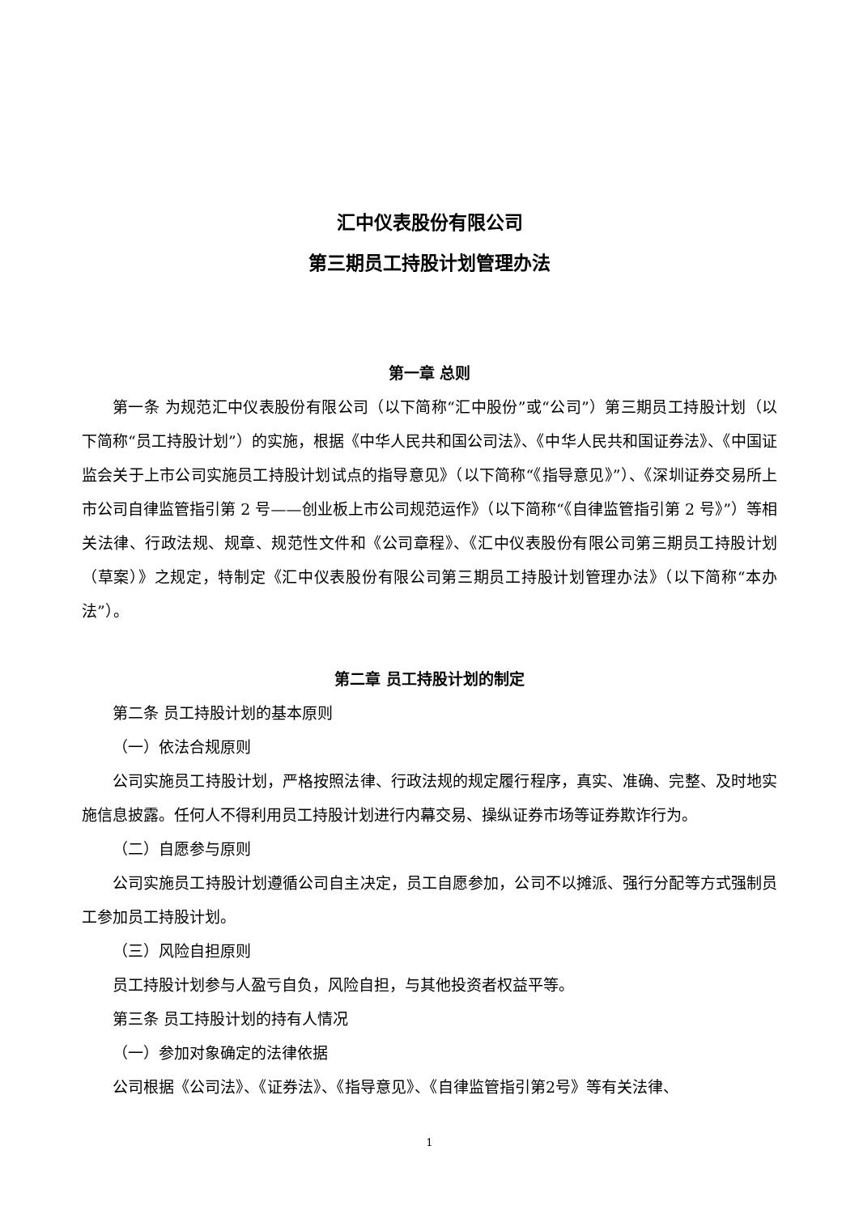汇中仪表股份有限公司
第三期员工持股计划管理办法
第一章 总则
第一条 为规范汇中仪表股份有限公司（以下简称“汇中股份”或“公司”）第三期员工持股计划（以下简称“员工持股计划”）的实施，根据《中华人民共和国公司法》、《中华人民共和国证券法》、《中国证监会关于上市公司实施员工持股计划试点的指导意见》（以下简称“《指导意见》”）、《深圳证券交易所上市公司自律监管指引第 2 号——创业板上市公司规范运作》（以下简称“《自律监管指引第 2 号》”）等相关法律、行政法规、规章、规范性文件和《公司章程》、《汇中仪表股份有限公司第三期员工持股计划（草案）》之规定，特制定《汇中仪表股份有限公司第三期员工持股计划管理办法》（以下简称“本办法”）。
第二章 员工持股计划的制定
第二条 员工持股计划的基本原则
（一）依法合规原则
公司实施员工持股计划，严格按照法律、行政法规的规定履行程序，真实、准确、完整、及时地实施信息披露。任何人不得利用员工持股计划进行内幕交易、操纵证券市场等证券欺诈行为。
（二）自愿参与原则
公司实施员工持股计划遵循公司自主决定，员工自愿参加，公司不以摊派、强行分配等方式强制员工参加员工持股计划。
（三）风险自担原则
员工持股计划参与人盈亏自负，风险自担，与其他投资者权益平等。
第三条 员工持股计划的持有人情况
（一）参加对象确定的法律依据
公司根据《公司法》、《证券法》、《指导意见》、《自律监管指引第2号》等有关法律、
1